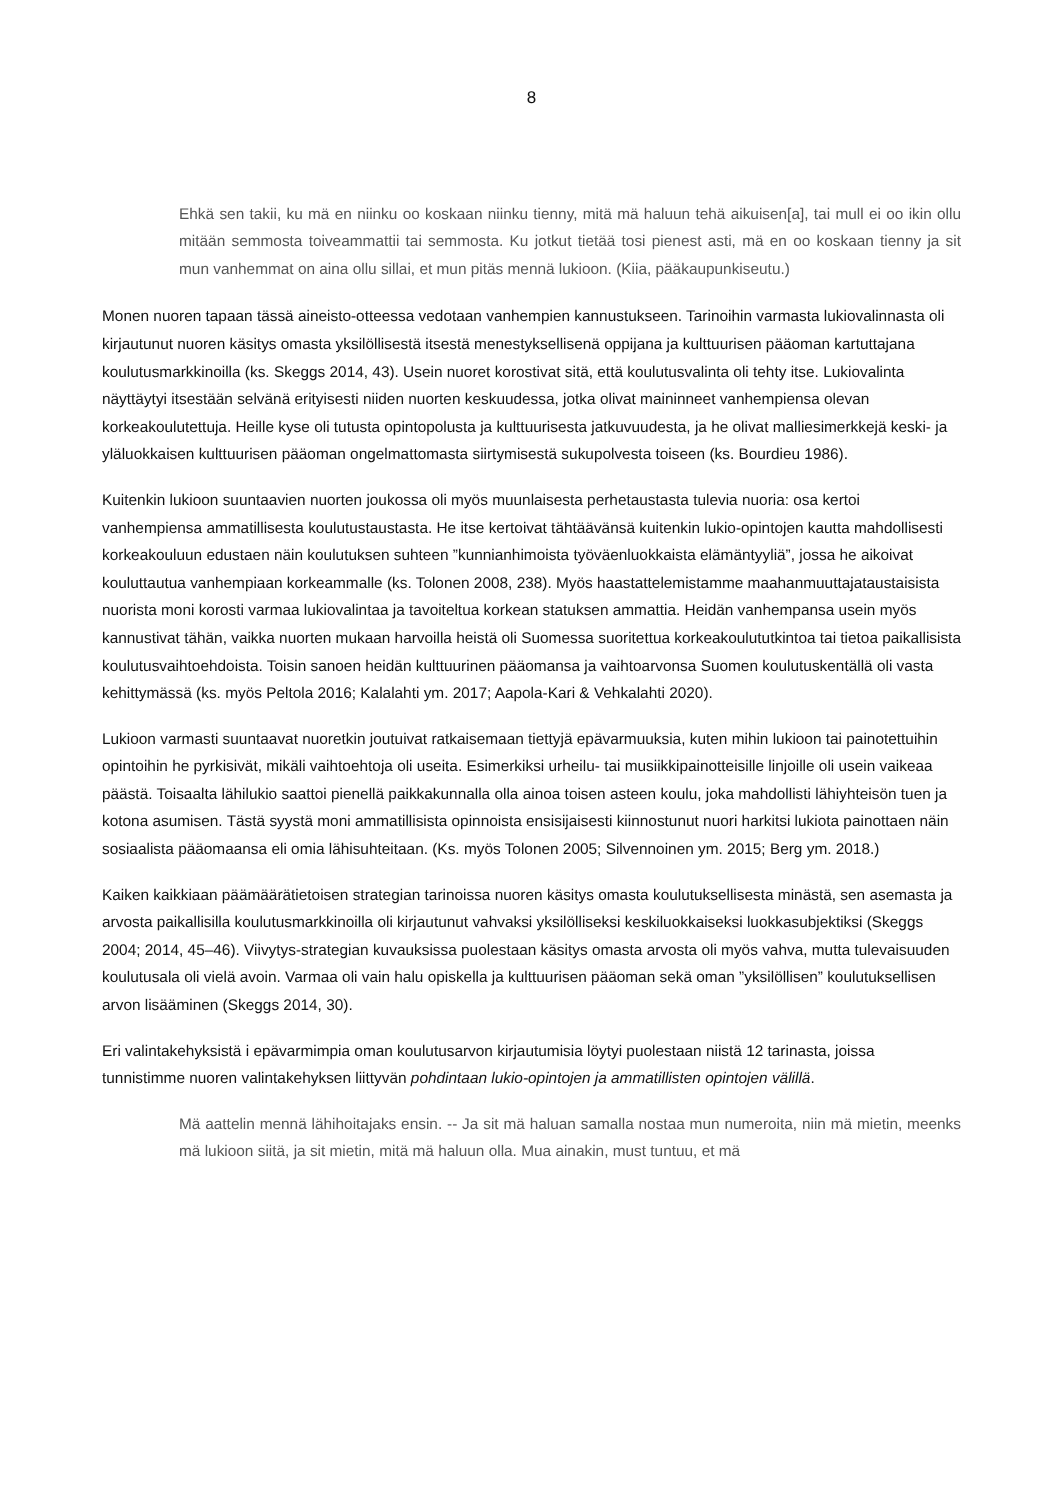8
Ehkä sen takii, ku mä en niinku oo koskaan niinku tienny, mitä mä haluun tehä aikuisen[a], tai mull ei oo ikin ollu mitään semmosta toiveammattii tai semmosta. Ku jotkut tietää tosi pienest asti, mä en oo koskaan tienny ja sit mun vanhemmat on aina ollu sillai, et mun pitäs mennä lukioon. (Kiia, pääkaupunkiseutu.)
Monen nuoren tapaan tässä aineisto-otteessa vedotaan vanhempien kannustukseen. Tarinoihin varmasta lukiovalinnasta oli kirjautunut nuoren käsitys omasta yksilöllisestä itsestä menestyksellisenä oppijana ja kulttuurisen pääoman kartuttajana koulutusmarkkinoilla (ks. Skeggs 2014, 43). Usein nuoret korostivat sitä, että koulutusvalinta oli tehty itse. Lukiovalinta näyttäytyi itsestään selvänä erityisesti niiden nuorten keskuudessa, jotka olivat maininneet vanhempiensa olevan korkeakoulutettuja. Heille kyse oli tutusta opintopolusta ja kulttuurisesta jatkuvuudesta, ja he olivat malliesimerkkejä keski- ja yläluokkaisen kulttuurisen pääoman ongelmattomasta siirtymisestä sukupolvesta toiseen (ks. Bourdieu 1986).
Kuitenkin lukioon suuntaavien nuorten joukossa oli myös muunlaisesta perhetaustasta tulevia nuoria: osa kertoi vanhempiensa ammatillisesta koulutustaustasta. He itse kertoivat tähtäävänsä kuitenkin lukio-opintojen kautta mahdollisesti korkeakouluun edustaen näin koulutuksen suhteen ”kunnianhimoista työväenluokkaista elämäntyyliä”, jossa he aikoivat kouluttautua vanhempiaan korkeammalle (ks. Tolonen 2008, 238). Myös haastattelemistamme maahanmuuttajataustaisista nuorista moni korosti varmaa lukiovalintaa ja tavoiteltua korkean statuksen ammattia. Heidän vanhempansa usein myös kannustivat tähän, vaikka nuorten mukaan harvoilla heistä oli Suomessa suoritettua korkeakoulututkintoa tai tietoa paikallisista koulutusvaihtoehdoista. Toisin sanoen heidän kulttuurinen pääomansa ja vaihtoarvonsa Suomen koulutuskentällä oli vasta kehittymässä (ks. myös Peltola 2016; Kalalahti ym. 2017; Aapola-Kari & Vehkalahti 2020).
Lukioon varmasti suuntaavat nuoretkin joutuivat ratkaisemaan tiettyjä epävarmuuksia, kuten mihin lukioon tai painotettuihin opintoihin he pyrkisivät, mikäli vaihtoehtoja oli useita. Esimerkiksi urheilu- tai musiikkipainotteisille linjoille oli usein vaikeaa päästä. Toisaalta lähilukio saattoi pienellä paikkakunnalla olla ainoa toisen asteen koulu, joka mahdollisti lähiyhteisön tuen ja kotona asumisen. Tästä syystä moni ammatillisista opinnoista ensisijaisesti kiinnostunut nuori harkitsi lukiota painottaen näin sosiaalista pääomaansa eli omia lähisuhteitaan. (Ks. myös Tolonen 2005; Silvennoinen ym. 2015; Berg ym. 2018.)
Kaiken kaikkiaan päämäärätietoisen strategian tarinoissa nuoren käsitys omasta koulutuksellisesta minästä, sen asemasta ja arvosta paikallisilla koulutusmarkkinoilla oli kirjautunut vahvaksi yksilölliseksi keskiluokkaiseksi luokkasubjektiksi (Skeggs 2004; 2014, 45–46). Viivytys-strategian kuvauksissa puolestaan käsitys omasta arvosta oli myös vahva, mutta tulevaisuuden koulutusala oli vielä avoin. Varmaa oli vain halu opiskella ja kulttuurisen pääoman sekä oman ”yksilöllisen” koulutuksellisen arvon lisääminen (Skeggs 2014, 30).
Eri valintakehyksistä i epävarmimpia oman koulutusarvon kirjautumisia löytyi puolestaan niistä 12 tarinasta, joissa tunnistimme nuoren valintakehyksen liittyvän pohdintaan lukio-opintojen ja ammatillisten opintojen välillä.
Mä aattelin mennä lähihoitajaks ensin. -- Ja sit mä haluan samalla nostaa mun numeroita, niin mä mietin, meenks mä lukioon siitä, ja sit mietin, mitä mä haluun olla. Mua ainakin, must tuntuu, et mä